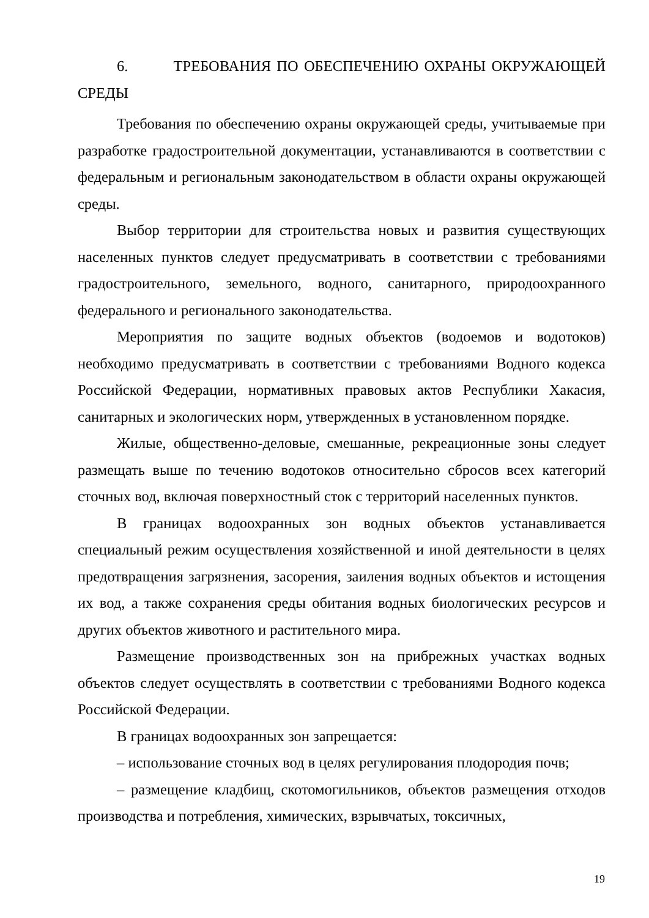6. ТРЕБОВАНИЯ ПО ОБЕСПЕЧЕНИЮ ОХРАНЫ ОКРУЖАЮЩЕЙ СРЕДЫ
Требования по обеспечению охраны окружающей среды, учитываемые при разработке градостроительной документации, устанавливаются в соответствии с федеральным и региональным законодательством в области охраны окружающей среды.
Выбор территории для строительства новых и развития существующих населенных пунктов следует предусматривать в соответствии с требованиями градостроительного, земельного, водного, санитарного, природоохранного федерального и регионального законодательства.
Мероприятия по защите водных объектов (водоемов и водотоков) необходимо предусматривать в соответствии с требованиями Водного кодекса Российской Федерации, нормативных правовых актов Республики Хакасия, санитарных и экологических норм, утвержденных в установленном порядке.
Жилые, общественно-деловые, смешанные, рекреационные зоны следует размещать выше по течению водотоков относительно сбросов всех категорий сточных вод, включая поверхностный сток с территорий населенных пунктов.
В границах водоохранных зон водных объектов устанавливается специальный режим осуществления хозяйственной и иной деятельности в целях предотвращения загрязнения, засорения, заиления водных объектов и истощения их вод, а также сохранения среды обитания водных биологических ресурсов и других объектов животного и растительного мира.
Размещение производственных зон на прибрежных участках водных объектов следует осуществлять в соответствии с требованиями Водного кодекса Российской Федерации.
В границах водоохранных зон запрещается:
– использование сточных вод в целях регулирования плодородия почв;
– размещение кладбищ, скотомогильников, объектов размещения отходов производства и потребления, химических, взрывчатых, токсичных,
19